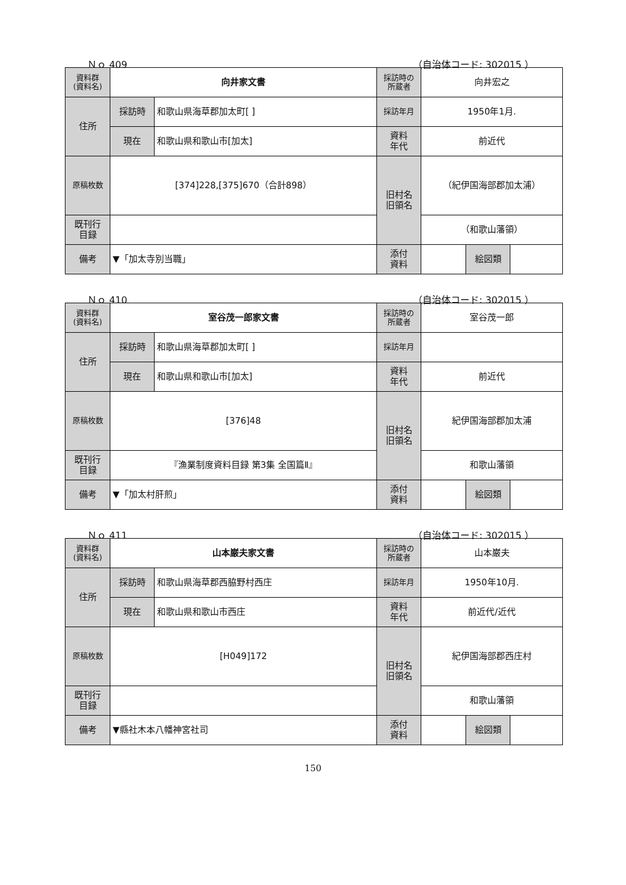Ｎｏ 409 （自治体コード: 302015 ）
| 資料群 (資料名) | 向井家文書 | | 採訪時の 所蔵者 | 向井宏之 | | |
| 住所 | 採訪時 | 和歌山県海草郡加太町[ ] | 採訪年月 | 1950年1月. | | |
| | 現在 | 和歌山県和歌山市[加太] | 資料 年代 | 前近代 | | |
| 原稿枚数 | [374]228,[375]670（合計898） | | 旧村名 旧領名 | （紀伊国海部郡加太浦） | | |
| 既刊行 目録 | | | | （和歌山藩領） | | |
| 備考 | ▼「加太寺別当職」 | | | | | |
| | | | 添付 資料 | | 絵図類 | |
Ｎｏ 410 （自治体コード: 302015 ）
| 資料群 (資料名) | 室谷茂一郎家文書 | | 採訪時の 所蔵者 | 室谷茂一郎 | | |
| 住所 | 採訪時 | 和歌山県海草郡加太町[ ] | 採訪年月 | | | |
| | 現在 | 和歌山県和歌山市[加太] | 資料 年代 | 前近代 | | |
| 原稿枚数 | [376]48 | | 旧村名 旧領名 | 紀伊国海部郡加太浦 | | |
| 既刊行 目録 | 『漁業制度資料目録 第3集 全国篇Ⅱ』 | | | 和歌山藩領 | | |
| 備考 | ▼「加太村肝煎」 | | | | | |
| | | | 添付 資料 | | 絵図類 | |
Ｎｏ 411 （自治体コード: 302015 ）
| 資料群 (資料名) | 山本巌夫家文書 | | 採訪時の 所蔵者 | 山本巌夫 | | |
| 住所 | 採訪時 | 和歌山県海草郡西脇野村西庄 | 採訪年月 | 1950年10月. | | |
| | 現在 | 和歌山県和歌山市西庄 | 資料 年代 | 前近代/近代 | | |
| 原稿枚数 | [H049]172 | | 旧村名 旧領名 | 紀伊国海部郡西庄村 | | |
| 既刊行 目録 | | | | 和歌山藩領 | | |
| 備考 | ▼縣社木本八幡神宮社司 | | | | | |
| | | | 添付 資料 | | 絵図類 | |
150